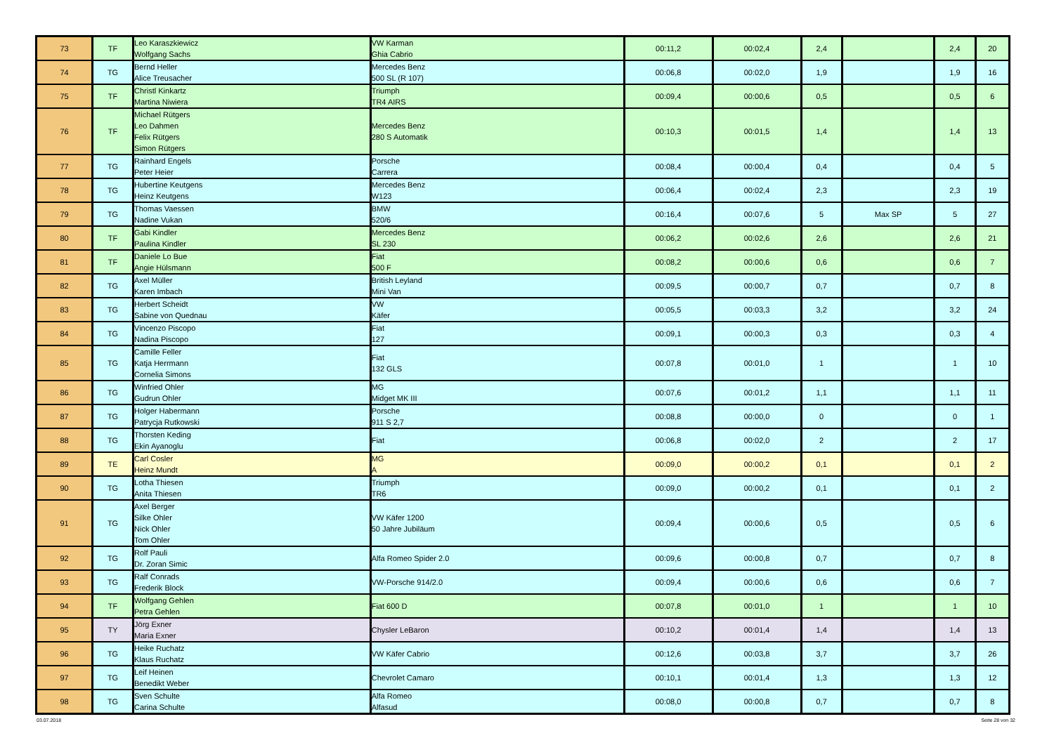| 73 | TF | Leo Karaszkiewicz Wolfgang Sachs | VW Karman Ghia Cabrio | 00:11,2 | 00:02,4 | 2,4 | | 2,4 | 20 |
| 74 | TG | Bernd Heller Alice Treusacher | Mercedes Benz 500 SL (R 107) | 00:06,8 | 00:02,0 | 1,9 | | 1,9 | 16 |
| 75 | TF | Christl Kinkartz Martina Niwiera | Triumph TR4 AIRS | 00:09,4 | 00:00,6 | 0,5 | | 0,5 | 6 |
| 76 | TF | Michael Rütgers Leo Dahmen Felix Rütgers Simon Rütgers | Mercedes Benz 280 S Automatik | 00:10,3 | 00:01,5 | 1,4 | | 1,4 | 13 |
| 77 | TG | Rainhard Engels Peter Heier | Porsche Carrera | 00:08,4 | 00:00,4 | 0,4 | | 0,4 | 5 |
| 78 | TG | Hubertine Keutgens Heinz Keutgens | Mercedes Benz W123 | 00:06,4 | 00:02,4 | 2,3 | | 2,3 | 19 |
| 79 | TG | Thomas Vaessen Nadine Vukan | BMW 520/6 | 00:16,4 | 00:07,6 | 5 | Max SP | 5 | 27 |
| 80 | TF | Gabi Kindler Paulina Kindler | Mercedes Benz SL 230 | 00:06,2 | 00:02,6 | 2,6 | | 2,6 | 21 |
| 81 | TF | Daniele Lo Bue Angie Hülsmann | Fiat 500 F | 00:08,2 | 00:00,6 | 0,6 | | 0,6 | 7 |
| 82 | TG | Axel Müller Karen Imbach | British Leyland Mini Van | 00:09,5 | 00:00,7 | 0,7 | | 0,7 | 8 |
| 83 | TG | Herbert Scheidt Sabine von Quednau | VW Käfer | 00:05,5 | 00:03,3 | 3,2 | | 3,2 | 24 |
| 84 | TG | Vincenzo Piscopo Nadina Piscopo | Fiat 127 | 00:09,1 | 00:00,3 | 0,3 | | 0,3 | 4 |
| 85 | TG | Camille Feller Katja Herrmann Cornelia Simons | Fiat 132 GLS | 00:07,8 | 00:01,0 | 1 | | 1 | 10 |
| 86 | TG | Winfried Ohler Gudrun Ohler | MG Midget MK III | 00:07,6 | 00:01,2 | 1,1 | | 1,1 | 11 |
| 87 | TG | Holger Habermann Patrycja Rutkowski | Porsche 911 S 2,7 | 00:08,8 | 00:00,0 | 0 | | 0 | 1 |
| 88 | TG | Thorsten Keding Ekin Ayanoglu | Fiat | 00:06,8 | 00:02,0 | 2 | | 2 | 17 |
| 89 | TE | Carl Cosler Heinz Mundt | MG A | 00:09,0 | 00:00,2 | 0,1 | | 0,1 | 2 |
| 90 | TG | Lotha Thiesen Anita Thiesen | Triumph TR6 | 00:09,0 | 00:00,2 | 0,1 | | 0,1 | 2 |
| 91 | TG | Axel Berger Silke Ohler Nick Ohler Tom Ohler | VW Käfer 1200 50 Jahre Jubiläum | 00:09,4 | 00:00,6 | 0,5 | | 0,5 | 6 |
| 92 | TG | Rolf Pauli Dr. Zoran Simic | Alfa Romeo Spider 2.0 | 00:09,6 | 00:00,8 | 0,7 | | 0,7 | 8 |
| 93 | TG | Ralf Conrads Frederik Block | VW-Porsche 914/2.0 | 00:09,4 | 00:00,6 | 0,6 | | 0,6 | 7 |
| 94 | TF | Wolfgang Gehlen Petra Gehlen | Fiat 600 D | 00:07,8 | 00:01,0 | 1 | | 1 | 10 |
| 95 | TY | Jörg Exner Maria Exner | Chysler LeBaron | 00:10,2 | 00:01,4 | 1,4 | | 1,4 | 13 |
| 96 | TG | Heike Ruchatz Klaus Ruchatz | VW Käfer Cabrio | 00:12,6 | 00:03,8 | 3,7 | | 3,7 | 26 |
| 97 | TG | Leif Heinen Benedikt Weber | Chevrolet Camaro | 00:10,1 | 00:01,4 | 1,3 | | 1,3 | 12 |
| 98 | TG | Sven Schulte Carina Schulte | Alfa Romeo Alfasud | 00:08,0 | 00:00,8 | 0,7 | | 0,7 | 8 |
03.07.2018 Seite 28 von 32